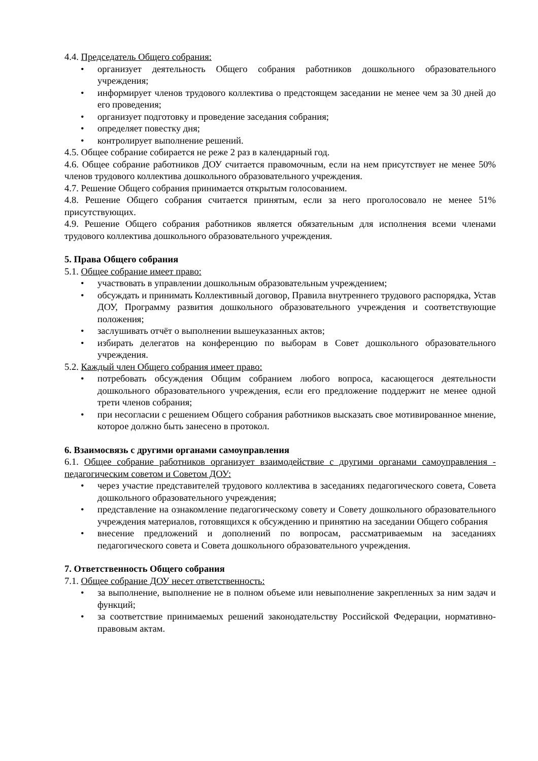4.4. Председатель Общего собрания:
• организует деятельность Общего собрания работников дошкольного образовательного учреждения;
• информирует членов трудового коллектива о предстоящем заседании не менее чем за 30 дней до его проведения;
• организует подготовку и проведение заседания собрания;
• определяет повестку дня;
• контролирует выполнение решений.
4.5. Общее собрание собирается не реже 2 раз в календарный год.
4.6. Общее собрание работников ДОУ считается правомочным, если на нем присутствует не менее 50% членов трудового коллектива дошкольного образовательного учреждения.
4.7. Решение Общего собрания принимается открытым голосованием.
4.8. Решение Общего собрания считается принятым, если за него проголосовало не менее 51% присутствующих.
4.9. Решение Общего собрания работников является обязательным для исполнения всеми членами трудового коллектива дошкольного образовательного учреждения.
5. Права Общего собрания
5.1. Общее собрание имеет право:
• участвовать в управлении дошкольным образовательным учреждением;
• обсуждать и принимать Коллективный договор, Правила внутреннего трудового распорядка, Устав ДОУ, Программу развития дошкольного образовательного учреждения и соответствующие положения;
• заслушивать отчёт о выполнении вышеуказанных актов;
• избирать делегатов на конференцию по выборам в Совет дошкольного образовательного учреждения.
5.2. Каждый член Общего собрания имеет право:
• потребовать обсуждения Общим собранием любого вопроса, касающегося деятельности дошкольного образовательного учреждения, если его предложение поддержит не менее одной трети членов собрания;
• при несогласии с решением Общего собрания работников высказать свое мотивированное мнение, которое должно быть занесено в протокол.
6. Взаимосвязь с другими органами самоуправления
6.1. Общее собрание работников организует взаимодействие с другими органами самоуправления - педагогическим советом и Советом ДОУ:
• через участие представителей трудового коллектива в заседаниях педагогического совета, Совета дошкольного образовательного учреждения;
• представление на ознакомление педагогическому совету и Совету дошкольного образовательного учреждения материалов, готовящихся к обсуждению и принятию на заседании Общего собрания
• внесение предложений и дополнений по вопросам, рассматриваемым на заседаниях педагогического совета и Совета дошкольного образовательного учреждения.
7. Ответственность Общего собрания
7.1. Общее собрание ДОУ несет ответственность:
• за выполнение, выполнение не в полном объеме или невыполнение закрепленных за ним задач и функций;
• за соответствие принимаемых решений законодательству Российской Федерации, нормативно-правовым актам.